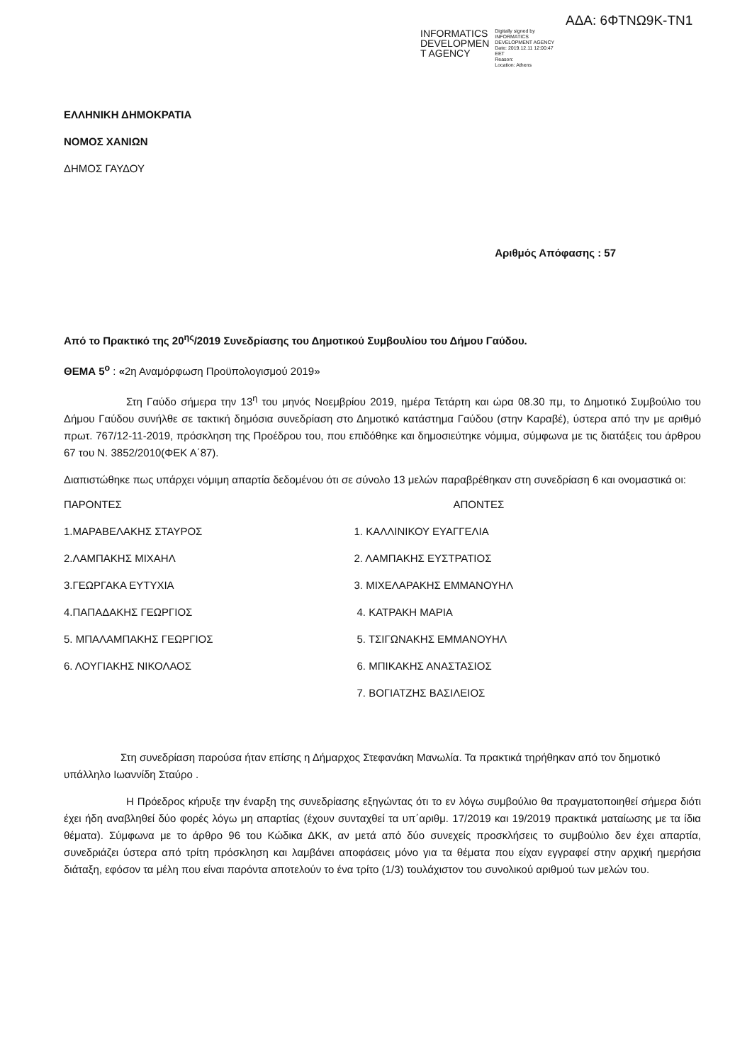ΑΔΑ: 6ΦΤΝΩ9Κ-ΤΝ1
INFORMATICS
DEVELOPMEN
T AGENCY
Digitally signed by
INFORMATICS
DEVELOPMENT AGENCY
Date: 2019.12.11 12:00:47
EET
Reason:
Location: Athens
ΕΛΛΗΝΙΚΗ ΔΗΜΟΚΡΑΤΙΑ
ΝΟΜΟΣ ΧΑΝΙΩΝ
ΔΗΜΟΣ ΓΑΥΔΟΥ
Αριθμός Απόφασης : 57
Από το Πρακτικό της 20<sup>ης</sup>/2019 Συνεδρίασης του Δημοτικού Συμβουλίου του Δήμου Γαύδου.
ΘΕΜΑ 5<sup>ο</sup> : «2η Αναμόρφωση Προϋπολογισμού 2019»
Στη Γαύδο σήμερα την 13<sup>η</sup> του μηνός Νοεμβρίου 2019, ημέρα Τετάρτη και ώρα 08.30 πμ, το Δημοτικό Συμβούλιο του Δήμου Γαύδου συνήλθε σε τακτική δημόσια συνεδρίαση στο Δημοτικό κατάστημα Γαύδου (στην Καραβέ), ύστερα από την με αριθμό πρωτ. 767/12-11-2019, πρόσκληση της Προέδρου του, που επιδόθηκε και δημοσιεύτηκε νόμιμα, σύμφωνα με τις διατάξεις του άρθρου 67 του Ν. 3852/2010(ΦΕΚ Α΄87).
Διαπιστώθηκε πως υπάρχει νόμιμη απαρτία δεδομένου ότι σε σύνολο 13 μελών παραβρέθηκαν στη συνεδρίαση 6 και ονομαστικά οι:
| ΠΑΡΟΝΤΕΣ | ΑΠΟΝΤΕΣ |
| 1.ΜΑΡΑΒΕΛΑΚΗΣ ΣΤΑΥΡΟΣ | 1. ΚΑΛΛΙΝΙΚΟΥ ΕΥΑΓΓΕΛΙΑ |
| 2.ΛΑΜΠΑΚΗΣ ΜΙΧΑΗΛ | 2. ΛΑΜΠΑΚΗΣ ΕΥΣΤΡΑΤΙΟΣ |
| 3.ΓΕΩΡΓΑΚΑ ΕΥΤΥΧΙΑ | 3. ΜΙΧΕΛΑΡΑΚΗΣ ΕΜΜΑΝΟΥΗΛ |
| 4.ΠΑΠΑΔΑΚΗΣ ΓΕΩΡΓΙΟΣ | 4. ΚΑΤΡΑΚΗ ΜΑΡΙΑ |
| 5. ΜΠΑΛΑΜΠΑΚΗΣ ΓΕΩΡΓΙΟΣ | 5. ΤΣΙΓΩΝΑΚΗΣ ΕΜΜΑΝΟΥΗΛ |
| 6. ΛΟΥΓΙΑΚΗΣ ΝΙΚΟΛΑΟΣ | 6. ΜΠΙΚΑΚΗΣ ΑΝΑΣΤΑΣΙΟΣ |
| | 7. ΒΟΓΙΑΤΖΗΣ ΒΑΣΙΛΕΙΟΣ |
Στη συνεδρίαση παρούσα ήταν επίσης η Δήμαρχος Στεφανάκη Μανωλία. Τα πρακτικά τηρήθηκαν από τον δημοτικό υπάλληλο Ιωαννίδη Σταύρο .
Η Πρόεδρος κήρυξε την έναρξη της συνεδρίασης εξηγώντας ότι το εν λόγω συμβούλιο θα πραγματοποιηθεί σήμερα διότι έχει ήδη αναβληθεί δύο φορές λόγω μη απαρτίας (έχουν συνταχθεί τα υπ΄αριθμ. 17/2019 και 19/2019 πρακτικά ματαίωσης με τα ίδια θέματα). Σύμφωνα με το άρθρο 96 του Κώδικα ΔΚΚ, αν μετά από δύο συνεχείς προσκλήσεις το συμβούλιο δεν έχει απαρτία, συνεδριάζει ύστερα από τρίτη πρόσκληση και λαμβάνει αποφάσεις μόνο για τα θέματα που είχαν εγγραφεί στην αρχική ημερήσια διάταξη, εφόσον τα μέλη που είναι παρόντα αποτελούν το ένα τρίτο (1/3) τουλάχιστον του συνολικού αριθμού των μελών του.